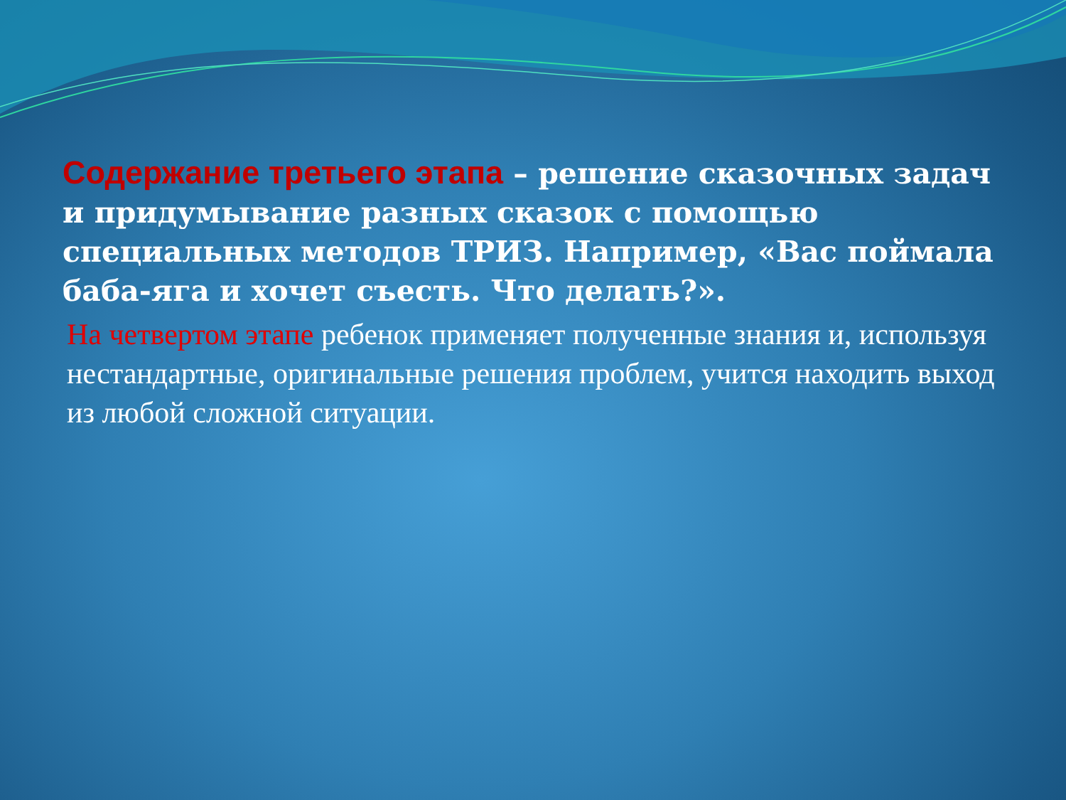Содержание третьего этапа – решение сказочных задач и придумывание разных сказок с помощью специальных методов ТРИЗ. Например, «Вас поймала баба-яга и хочет съесть. Что делать?».
На четвертом этапе ребенок применяет полученные знания и, используя нестандартные, оригинальные решения проблем, учится находить выход из любой сложной ситуации.